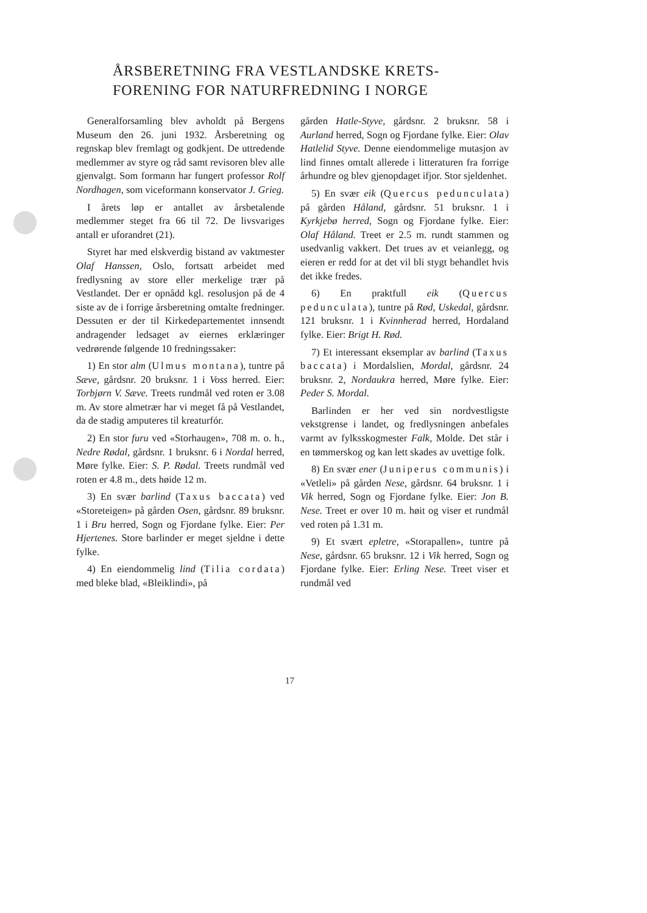ÅRSBERETNING FRA VESTLANDSKE KRETS-FORENING FOR NATURFREDNING I NORGE
Generalforsamling blev avholdt på Bergens Museum den 26. juni 1932. Årsberetning og regnskap blev fremlagt og godkjent. De uttredende medlemmer av styre og råd samt revisoren blev alle gjenvalgt. Som formann har fungert professor Rolf Nordhagen, som viceformann konservator J. Grieg.
I årets løp er antallet av årsbetalende medlemmer steget fra 66 til 72. De livsvariges antall er uforandret (21).
Styret har med elskverdig bistand av vaktmester Olaf Hanssen, Oslo, fortsatt arbeidet med fredlysning av store eller merkelige trær på Vestlandet. Der er opnådd kgl. resolusjon på de 4 siste av de i forrige årsberetning omtalte fredninger. Dessuten er der til Kirkedepartementet innsendt andragender ledsaget av eiernes erklæringer vedrørende følgende 10 fredningssaker:
1) En stor alm (Ulmus montana), tuntre på Sæve, gårdsnr. 20 bruksnr. 1 i Voss herred. Eier: Torbjørn V. Sæve. Treets rundmål ved roten er 3.08 m. Av store almetrær har vi meget få på Vestlandet, da de stadig amputeres til kreaturfór.
2) En stor furu ved «Storhaugen», 708 m. o. h., Nedre Rødal, gårdsnr. 1 bruksnr. 6 i Nordal herred, Møre fylke. Eier: S. P. Rødal. Treets rundmål ved roten er 4.8 m., dets høide 12 m.
3) En svær barlind (Taxus baccata) ved «Storeteigen» på gården Osen, gårdsnr. 89 bruksnr. 1 i Bru herred, Sogn og Fjordane fylke. Eier: Per Hjertenes. Store barlinder er meget sjeldne i dette fylke.
4) En eiendommelig lind (Tilia cordata) med bleke blad, «Bleiklindi», på
gården Hatle-Styve, gårdsnr. 2 bruksnr. 58 i Aurland herred, Sogn og Fjordane fylke. Eier: Olav Hatlelid Styve. Denne eiendommelige mutasjon av lind finnes omtalt allerede i litteraturen fra forrige århundre og blev gjenopdaget ifjor. Stor sjeldenhet.
5) En svær eik (Quercus pedunculata) på gården Håland, gårdsnr. 51 bruksnr. 1 i Kyrkjebø herred, Sogn og Fjordane fylke. Eier: Olaf Håland. Treet er 2.5 m. rundt stammen og usedvanlig vakkert. Det trues av et veianlegg, og eieren er redd for at det vil bli stygt behandlet hvis det ikke fredes.
6) En praktfull eik (Quercus pedunculata), tuntre på Rød, Uskedal, gårdsnr. 121 bruksnr. 1 i Kvinnherad herred, Hordaland fylke. Eier: Brigt H. Rød.
7) Et interessant eksemplar av barlind (Taxus baccata) i Mordalslien, Mordal, gårdsnr. 24 bruksnr. 2, Nordaukra herred, Møre fylke. Eier: Peder S. Mordal.
Barlinden er her ved sin nordvestligste vekstgrense i landet, og fredlysningen anbefales varmt av fylksskogmester Falk, Molde. Det står i en tømmerskog og kan lett skades av uvettige folk.
8) En svær ener (Juniperus communis) i «Vetleli» på gården Nese, gårdsnr. 64 bruksnr. 1 i Vik herred, Sogn og Fjordane fylke. Eier: Jon B. Nese. Treet er over 10 m. høit og viser et rundmål ved roten på 1.31 m.
9) Et svært epletre, «Storapallen», tuntre på Nese, gårdsnr. 65 bruksnr. 12 i Vik herred, Sogn og Fjordane fylke. Eier: Erling Nese. Treet viser et rundmål ved
17